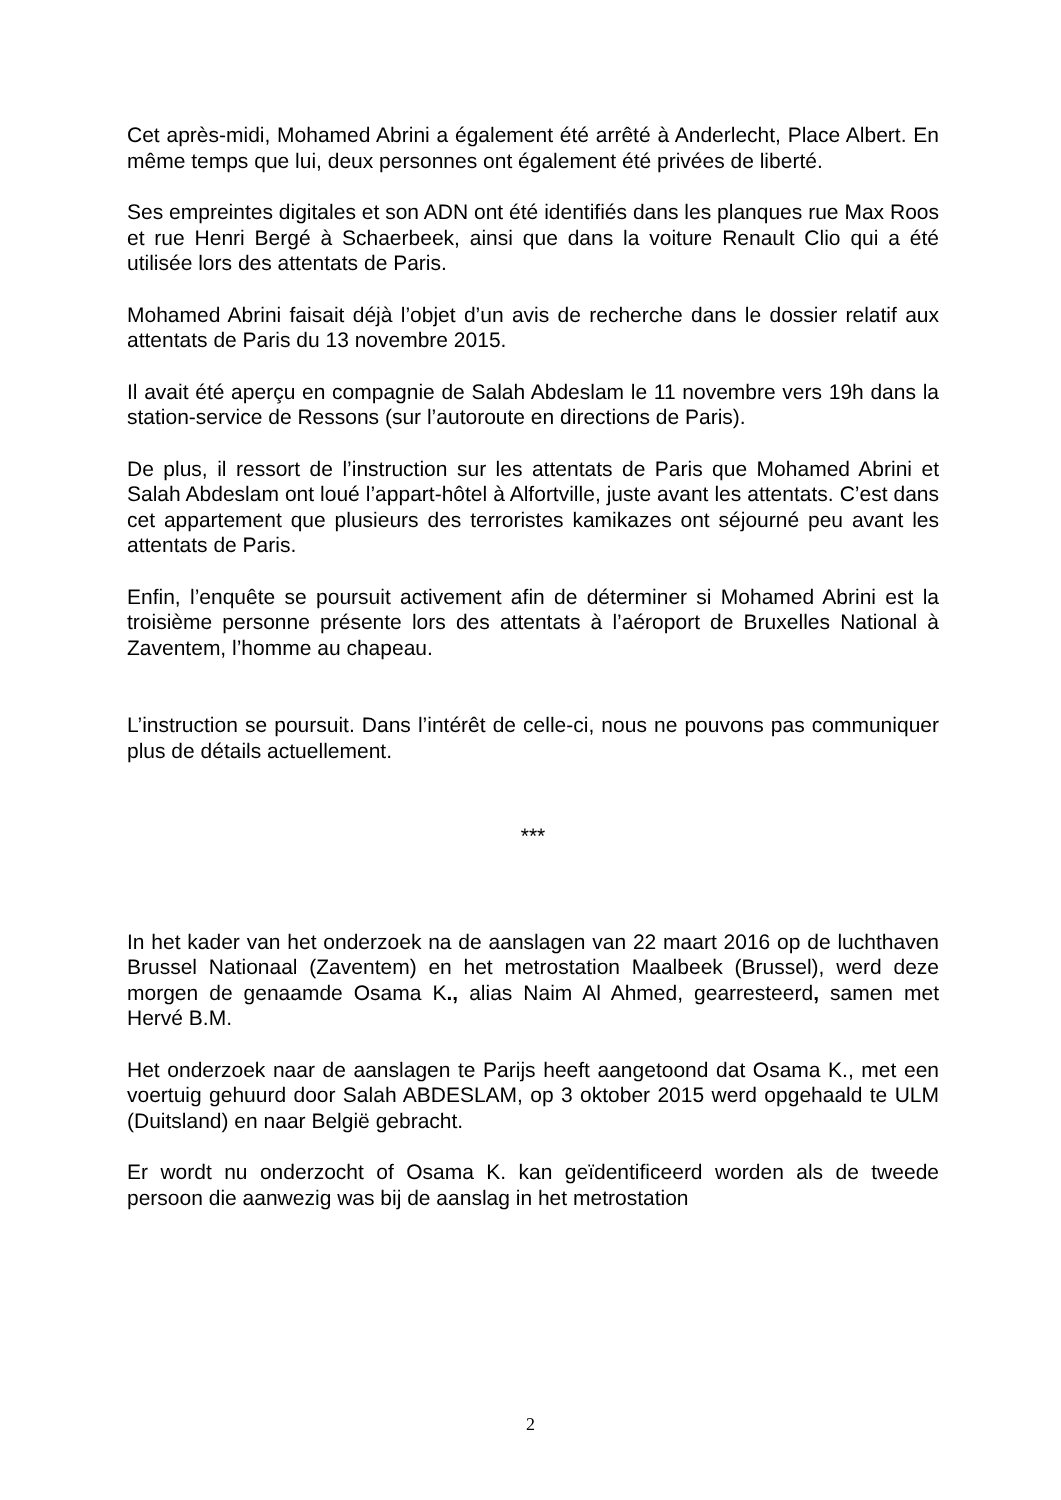Cet après-midi, Mohamed Abrini a également été arrêté à Anderlecht, Place Albert. En même temps que lui, deux personnes ont également été privées de liberté.
Ses empreintes digitales et son ADN ont été identifiés dans les planques rue Max Roos et rue Henri Bergé à Schaerbeek, ainsi que dans la voiture Renault Clio qui a été utilisée lors des attentats de Paris.
Mohamed Abrini faisait déjà l’objet d’un avis de recherche dans le dossier relatif aux attentats de Paris du 13 novembre 2015.
Il avait été aperçu en compagnie de Salah Abdeslam le 11 novembre vers 19h dans la station-service de Ressons (sur l’autoroute en directions de Paris).
De plus, il ressort de l’instruction sur les attentats de Paris que Mohamed Abrini et Salah Abdeslam ont loué l’appart-hôtel à Alfortville, juste avant les attentats. C’est dans cet appartement que plusieurs des terroristes kamikazes ont séjourné peu avant les attentats de Paris.
Enfin, l’enquête se poursuit activement afin de déterminer si Mohamed Abrini est la troisième personne présente lors des attentats à l’aéroport de Bruxelles National à Zaventem, l’homme au chapeau.
L’instruction se poursuit. Dans l’intérêt de celle-ci, nous ne pouvons pas communiquer plus de détails actuellement.
***
In het kader van het onderzoek na de aanslagen van 22 maart 2016 op de luchthaven Brussel Nationaal (Zaventem) en het metrostation Maalbeek (Brussel), werd deze morgen de genaamde Osama K., alias Naim Al Ahmed, gearresteerd, samen met Hervé B.M.
Het onderzoek naar de aanslagen te Parijs heeft aangetoond dat Osama K., met een voertuig gehuurd door Salah ABDESLAM, op 3 oktober 2015 werd opgehaald te ULM (Duitsland) en naar België gebracht.
Er wordt nu onderzocht of Osama K. kan geïdentificeerd worden als de tweede persoon die aanwezig was bij de aanslag in het metrostation
2